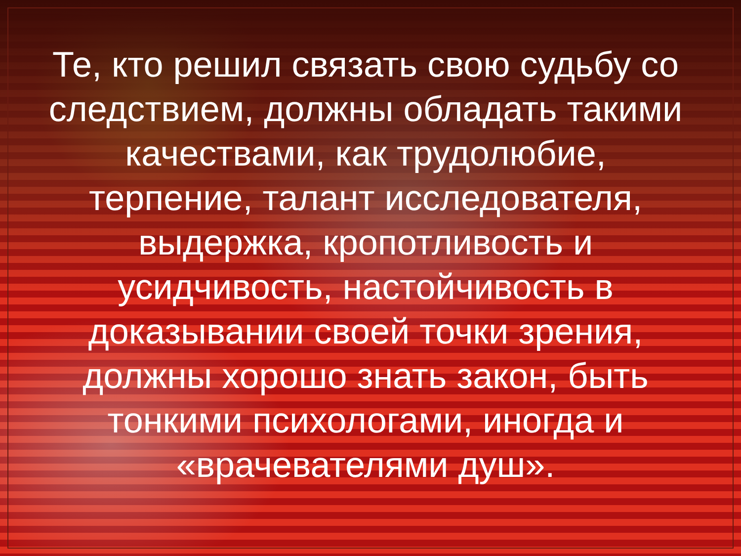Те, кто решил связать свою судьбу со следствием, должны обладать такими качествами, как трудолюбие, терпение, талант исследователя, выдержка, кропотливость и усидчивость, настойчивость в доказывании своей точки зрения, должны хорошо знать закон, быть тонкими психологами, иногда и «врачевателями душ».